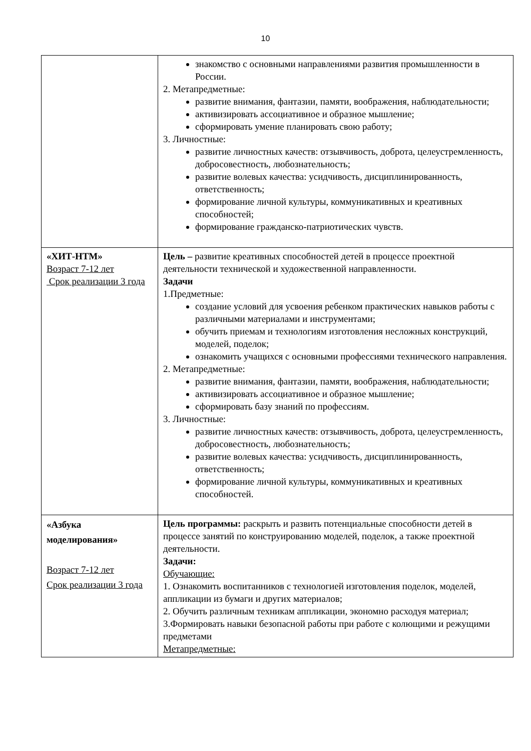10
| | знакомство с основными направлениями развития промышленности в России. 2. Метапредметные: развитие внимания, фантазии, памяти, воображения, наблюдательности; активизировать ассоциативное и образное мышление; сформировать умение планировать свою работу; 3. Личностные: развитие личностных качеств: отзывчивость, доброта, целеустремленность, добросовестность, любознательность; развитие волевых качества: усидчивость, дисциплинированность, ответственность; формирование личной культуры, коммуникативных и креативных способностей; формирование гражданско-патриотических чувств. |
| «ХИТ-НТМ» Возраст 7-12 лет Срок реализации 3 года | Цель – развитие креативных способностей детей в процессе проектной деятельности технической и художественной направленности. Задачи 1.Предметные: создание условий для усвоения ребенком практических навыков работы с различными материалами и инструментами; обучить приемам и технологиям изготовления несложных конструкций, моделей, поделок; ознакомить учащихся с основными профессиями технического направления. 2. Метапредметные: развитие внимания, фантазии, памяти, воображения, наблюдательности; активизировать ассоциативное и образное мышление; сформировать базу знаний по профессиям. 3. Личностные: развитие личностных качеств: отзывчивость, доброта, целеустремленность, добросовестность, любознательность; развитие волевых качества: усидчивость, дисциплинированность, ответственность; формирование личной культуры, коммуникативных и креативных способностей. |
| «Азбука моделирования» Возраст 7-12 лет Срок реализации 3 года | Цель программы: раскрыть и развить потенциальные способности детей в процессе занятий по конструированию моделей, поделок, а также проектной деятельности. Задачи: Обучающие: 1. Ознакомить воспитанников с технологией изготовления поделок, моделей, аппликации из бумаги и других материалов; 2. Обучить различным техникам аппликации, экономно расходуя материал; 3.Формировать навыки безопасной работы при работе с колющими и режущими предметами Метапредметные: |